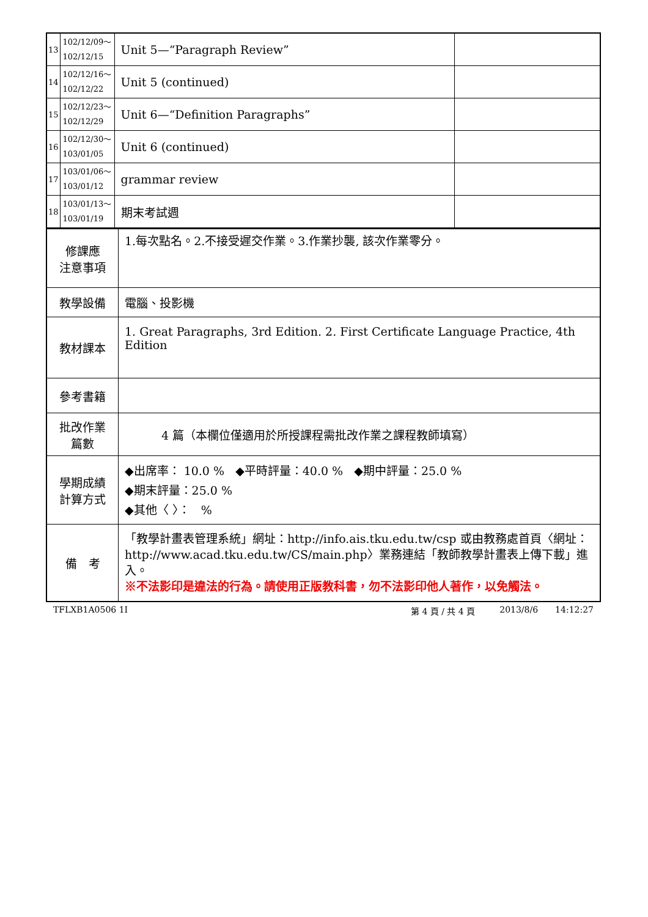| 13 | 102/12/09～ 102/12/15 | Unit 5—“Paragraph Review” | |
| 14 | 102/12/16～ 102/12/22 | Unit 5 (continued) | |
| 15 | 102/12/23～ 102/12/29 | Unit 6—“Definition Paragraphs” | |
| 16 | 102/12/30～ 103/01/05 | Unit 6 (continued) | |
| 17 | 103/01/06～ 103/01/12 | grammar review | |
| 18 | 103/01/13～ 103/01/19 | 期末考試週 | |
| 修課應 注意事項 | 1.每次點名。2.不接受遲交作業。3.作業抄襲, 該次作業零分。 |
| 教學設備 | 電腦、投影機 |
| 教材課本 | 1. Great Paragraphs, 3rd Edition. 2. First Certificate Language Practice, 4th Edition |
| 參考書籍 | |
| 批改作業 篇數 | 4 篇（本欄位僅適用於所授課程需批改作業之課程教師填寫） |
| 學期成績 計算方式 | ◆出席率： 10.0 % ◆平時評量：40.0 % ◆期中評量：25.0 % ◆期末評量：25.0 % ◆其他〈 〉： % |
| 備 考 | 「教學計畫表管理系統」網址： http://info.ais.tku.edu.tw/csp 或由教務處首頁〈網址： http://www.acad.tku.edu.tw/CS/main.php 〉業務連結「教師教學計畫表上傳下載」進入。 ※不法影印是違法的行為。請使用正版教科書，勿不法影印他人著作，以免觸法。 |
TFLXB1A0506 1I 第 4 頁 / 共 4 頁 2013/8/6 14:12:27